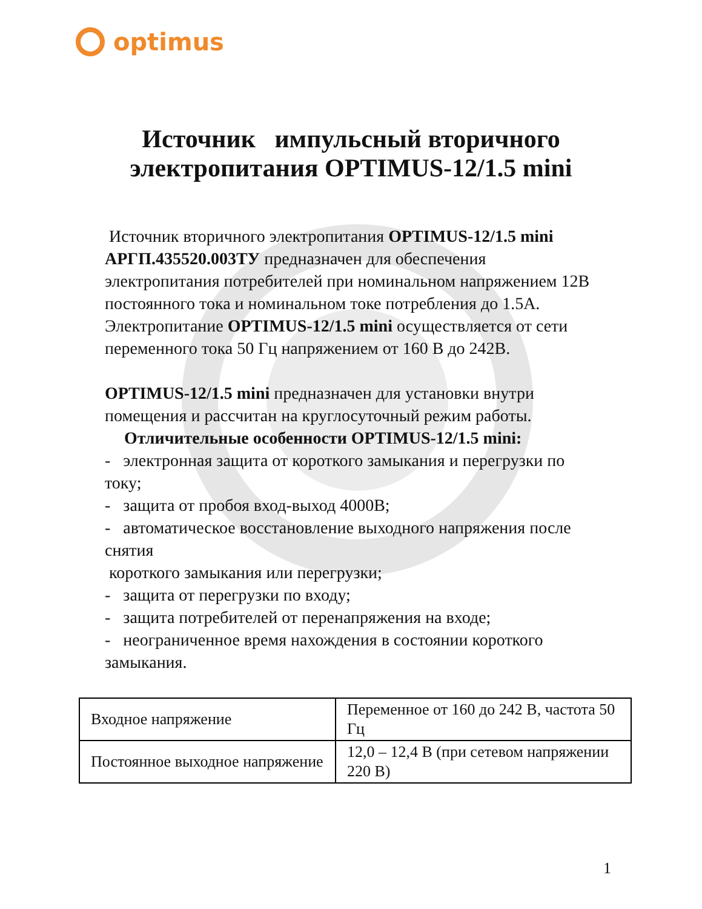optimus
Источник импульсный вторичного
электропитания OPTIMUS-12/1.5 mini
Источник вторичного электропитания OPTIMUS-12/1.5 mini АРГП.435520.003ТУ предназначен для обеспечения электропитания потребителей при номинальном напряжением 12В постоянного тока и номинальном токе потребления до 1.5А.
Электропитание OPTIMUS-12/1.5 mini осуществляется от сети переменного тока 50 Гц напряжением от 160 В до 242В.
OPTIMUS-12/1.5 mini предназначен для установки внутри помещения и рассчитан на круглосуточный режим работы.
Отличительные особенности OPTIMUS-12/1.5 mini:
- электронная защита от короткого замыкания и перегрузки по току;
- защита от пробоя вход-выход 4000В;
- автоматическое восстановление выходного напряжения после снятия
короткого замыкания или перегрузки;
- защита от перегрузки по входу;
- защита потребителей от перенапряжения на входе;
- неограниченное время нахождения в состоянии короткого замыкания.
| Входное напряжение | Переменное от 160 до 242 В, частота 50 Гц |
| Постоянное выходное напряжение | 12,0 – 12,4 В (при сетевом напряжении 220 В) |
1